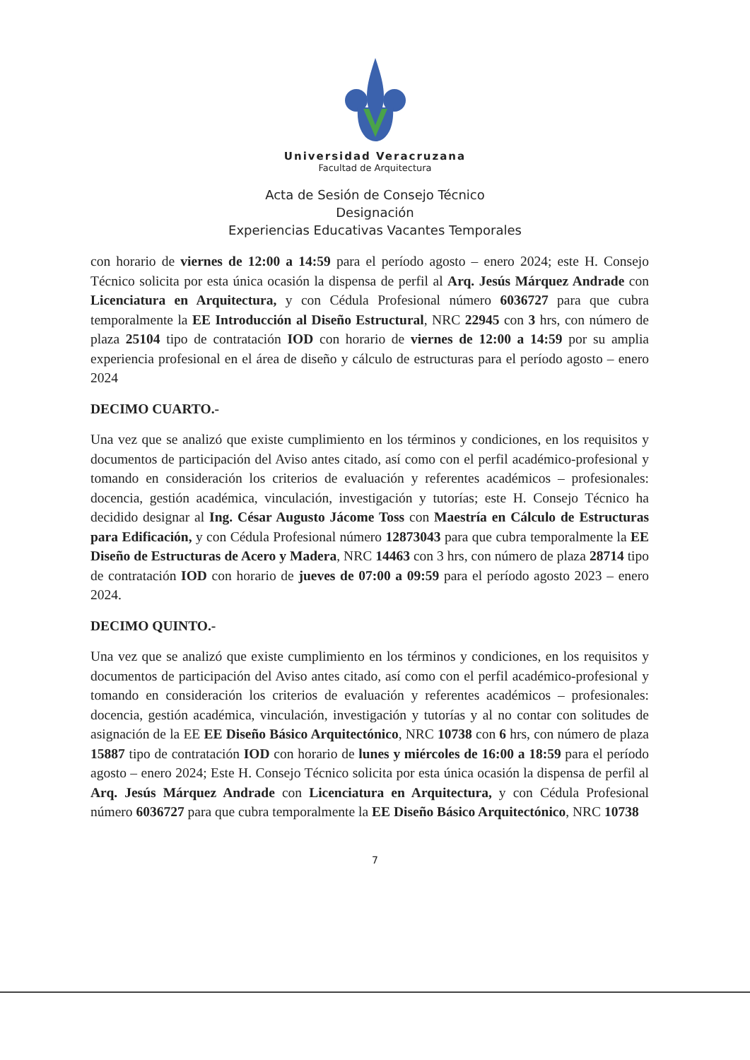Universidad Veracruzana
Facultad de Arquitectura
Acta de Sesión de Consejo Técnico
Designación
Experiencias Educativas Vacantes Temporales
con horario de viernes de 12:00 a 14:59 para el período agosto – enero 2024; este H. Consejo Técnico solicita por esta única ocasión la dispensa de perfil al Arq. Jesús Márquez Andrade con Licenciatura en Arquitectura, y con Cédula Profesional número 6036727 para que cubra temporalmente la EE Introducción al Diseño Estructural, NRC 22945 con 3 hrs, con número de plaza 25104 tipo de contratación IOD con horario de viernes de 12:00 a 14:59 por su amplia experiencia profesional en el área de diseño y cálculo de estructuras para el período agosto – enero 2024
DECIMO CUARTO.-
Una vez que se analizó que existe cumplimiento en los términos y condiciones, en los requisitos y documentos de participación del Aviso antes citado, así como con el perfil académico-profesional y tomando en consideración los criterios de evaluación y referentes académicos – profesionales: docencia, gestión académica, vinculación, investigación y tutorías; este H. Consejo Técnico ha decidido designar al Ing. César Augusto Jácome Toss con Maestría en Cálculo de Estructuras para Edificación, y con Cédula Profesional número 12873043 para que cubra temporalmente la EE Diseño de Estructuras de Acero y Madera, NRC 14463 con 3 hrs, con número de plaza 28714 tipo de contratación IOD con horario de jueves de 07:00 a 09:59 para el período agosto 2023 – enero 2024.
DECIMO QUINTO.-
Una vez que se analizó que existe cumplimiento en los términos y condiciones, en los requisitos y documentos de participación del Aviso antes citado, así como con el perfil académico-profesional y tomando en consideración los criterios de evaluación y referentes académicos – profesionales: docencia, gestión académica, vinculación, investigación y tutorías y al no contar con solitudes de asignación de la EE EE Diseño Básico Arquitectónico, NRC 10738 con 6 hrs, con número de plaza 15887 tipo de contratación IOD con horario de lunes y miércoles de 16:00 a 18:59 para el período agosto – enero 2024; Este H. Consejo Técnico solicita por esta única ocasión la dispensa de perfil al Arq. Jesús Márquez Andrade con Licenciatura en Arquitectura, y con Cédula Profesional número 6036727 para que cubra temporalmente la EE Diseño Básico Arquitectónico, NRC 10738
7